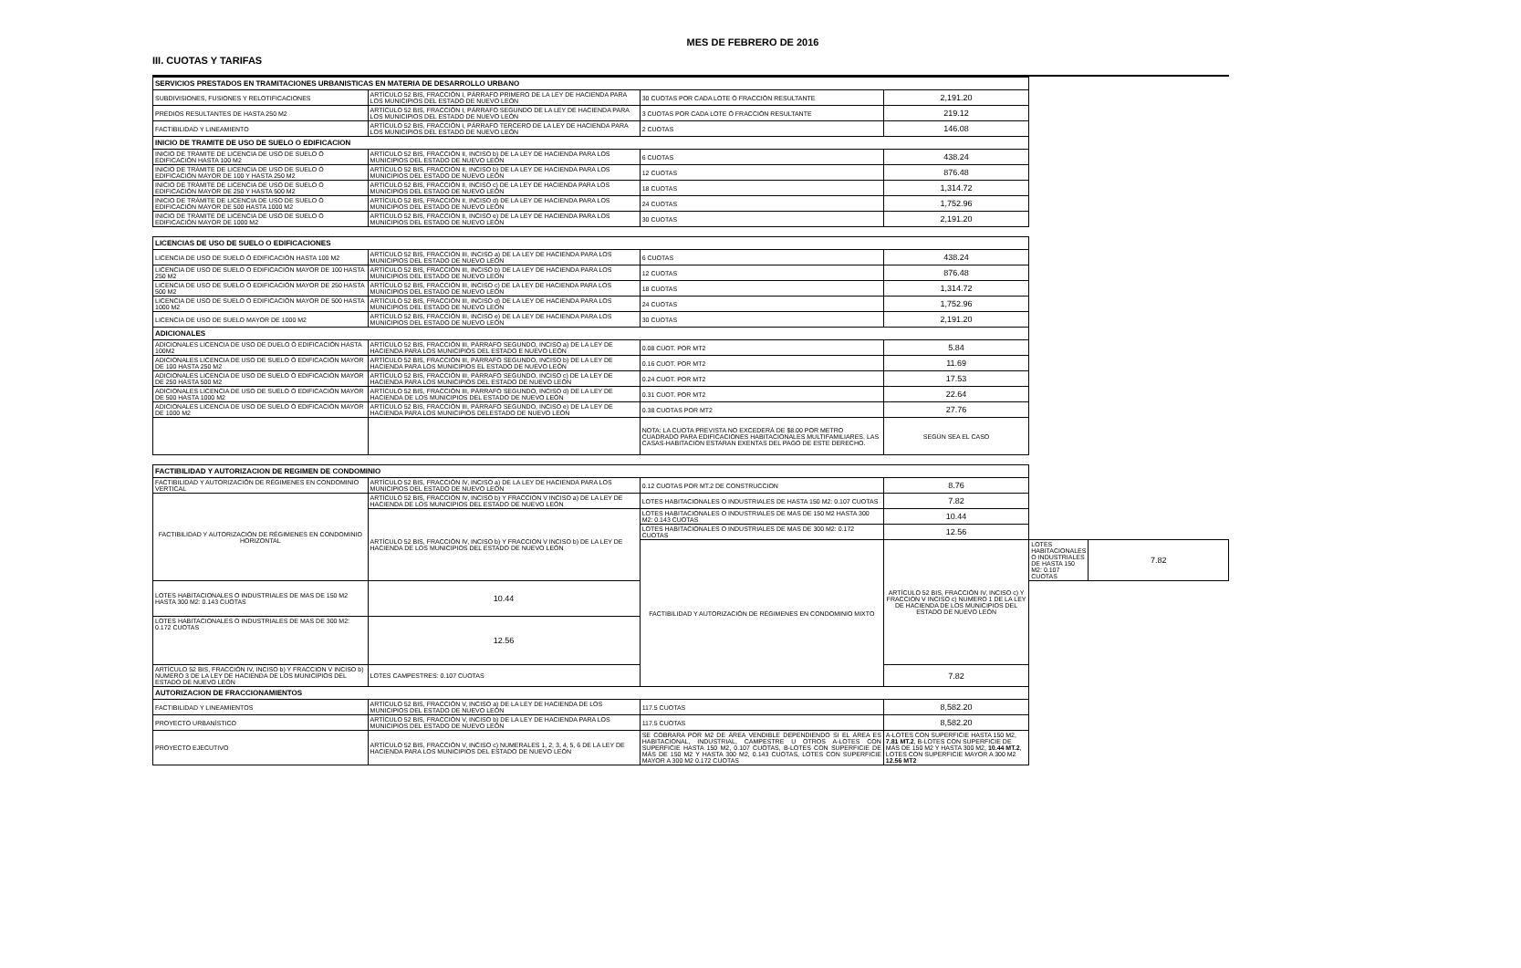III. CUOTAS Y TARIFAS
MES DE FEBRERO DE 2016
| SERVICIOS PRESTADOS EN TRAMITACIONES URBANISTICAS EN MATERIA DE DESARROLLO URBANO | | | | | |
| --- | --- | --- | --- | --- | --- |
| SUBDIVISIONES, FUSIONES Y RELOTIFICACIONES | ARTÍCULO 52 BIS, FRACCIÓN I, PÁRRAFO PRIMERO DE LA LEY DE HACIENDA PARA LOS MUNICIPIOS DEL ESTADO DE NUEVO LEÓN | 30 CUOTAS POR CADA LOTE Ó FRACCIÓN RESULTANTE | 2,191.20 | | |
| PREDIOS RESULTANTES DE HASTA 250 M2 | ARTÍCULO 52 BIS, FRACCIÓN I, PÁRRAFO SEGUNDO DE LA LEY DE HACIENDA PARA LOS MUNICIPIOS DEL ESTADO DE NUEVO LEÓN | 3 CUOTAS POR CADA LOTE Ó FRACCIÓN RESULTANTE | 219.12 | | |
| FACTIBILIDAD Y LINEAMIENTO | ARTÍCULO 52 BIS, FRACCIÓN I, PÁRRAFO TERCERO DE LA LEY DE HACIENDA PARA LOS MUNICIPIOS DEL ESTADO DE NUEVO LEÓN | 2 CUOTAS | 146.08 | | |
| INICIO DE TRAMITE DE USO DE SUELO O EDIFICACION | | | | | |
| INICIO DE TRÁMITE DE LICENCIA DE USO DE SUELO Ó EDIFICACIÓN HASTA 100 M2 | ARTÍCULO 52 BIS, FRACCIÓN II, INCISO b) DE LA LEY DE HACIENDA PARA LOS MUNICIPIOS DEL ESTADO DE NUEVO LEÓN | 6 CUOTAS | 438.24 | | |
| INICIO DE TRÁMITE DE LICENCIA DE USO DE SUELO Ó EDIFICACIÓN MAYOR DE 100 Y HASTA 250 M2 | ARTÍCULO 52 BIS, FRACCIÓN II, INCISO b) DE LA LEY DE HACIENDA PARA LOS MUNICIPIOS DEL ESTADO DE NUEVO LEÓN | 12 CUOTAS | 876.48 | | |
| INICIO DE TRÁMITE DE LICENCIA DE USO DE SUELO Ó EDIFICACIÓN MAYOR DE 250 Y HASTA 500 M2 | ARTÍCULO 52 BIS, FRACCIÓN II, INCISO c) DE LA LEY DE HACIENDA PARA LOS MUNICIPIOS DEL ESTADO DE NUEVO LEÓN | 18 CUOTAS | 1,314.72 | | |
| INICIO DE TRÁMITE DE LICENCIA DE USO DE SUELO Ó EDIFICACIÓN MAYOR DE 500 HASTA 1000 M2 | ARTÍCULO 52 BIS, FRACCIÓN II, INCISO d) DE LA LEY DE HACIENDA PARA LOS MUNICIPIOS DEL ESTADO DE NUEVO LEÓN | 24 CUOTAS | 1,752.96 | | |
| INICIO DE TRÁMITE DE LICENCIA DE USO DE SUELO Ó EDIFICACIÓN MAYOR DE 1000 M2 | ARTÍCULO 52 BIS, FRACCIÓN II, INCISO e) DE LA LEY DE HACIENDA PARA LOS MUNICIPIOS DEL ESTADO DE NUEVO LEÓN | 30 CUOTAS | 2,191.20 | | |
| LICENCIAS DE USO DE SUELO O EDIFICACIONES | | | | | |
| LICENCIA DE USO DE SUELO Ó EDIFICACIÓN HASTA 100 M2 | ARTÍCULO 52 BIS, FRACCIÓN III, INCISO a) DE LA LEY DE HACIENDA PARA LOS MUNICIPIOS DEL ESTADO DE NUEVO LEÓN | 6 CUOTAS | 438.24 | | |
| LICENCIA DE USO DE SUELO Ó EDIFICACIÓN MAYOR DE 100 HASTA 250 M2 | ARTÍCULO 52 BIS, FRACCIÓN III, INCISO b) DE LA LEY DE HACIENDA PARA LOS MUNICIPIOS DEL ESTADO DE NUEVO LEÓN | 12 CUOTAS | 876.48 | | |
| LICENCIA DE USO DE SUELO Ó EDIFICACIÓN MAYOR DE 250 HASTA 500 M2 | ARTÍCULO 52 BIS, FRACCIÓN III, INCISO c) DE LA LEY DE HACIENDA PARA LOS MUNICIPIOS DEL ESTADO DE NUEVO LEÓN | 18 CUOTAS | 1,314.72 | | |
| LICENCIA DE USO DE SUELO Ó EDIFICACIÓN MAYOR DE 500 HASTA 1000 M2 | ARTÍCULO 52 BIS, FRACCIÓN III, INCISO d) DE LA LEY DE HACIENDA PARA LOS MUNICIPIOS DEL ESTADO DE NUEVO LEÓN | 24 CUOTAS | 1,752.96 | | |
| LICENCIA DE USO DE SUELO MAYOR DE 1000 M2 | ARTÍCULO 52 BIS, FRACCIÓN III, INCISO e) DE LA LEY DE HACIENDA PARA LOS MUNICIPIOS DEL ESTADO DE NUEVO LEÓN | 30 CUOTAS | 2,191.20 | | |
| ADICIONALES | | | | | |
| ADICIONALES LICENCIA DE USO DE DUELO Ó EDIFICACIÓN HASTA 100M2 | ARTÍCULO 52 BIS, FRACCIÓN III, PÁRRAFO SEGUNDO, INCISO a) DE LA LEY DE HACIENDA PARA LOS MUNICIPIOS DEL ESTADO E NUEVO LEÓN | 0.08 CUOT. POR MT2 | 5.84 | | |
| ADICIONALES LICENCIA DE USO DE SUELO Ó EDIFICACIÓN MAYOR DE 100 HASTA 250 M2 | ARTÍCULO 52 BIS, FRACCIÓN III, PÁRRAFO SEGUNDO, INCISO b) DE LA LEY DE HACIENDA PARA LOS MUNICIPIOS EL ESTADO DE NUEVO LEÓN | 0.16 CUOT. POR MT2 | 11.69 | | |
| ADICIONALES LICENCIA DE USO DE SUELO Ó EDIFICACIÓN MAYOR DE 250 HASTA 500 M2 | ARTÍCULO 52 BIS, FRACCIÓN III, PÁRRAFO SEGUNDO, INCISO c) DE LA LEY DE HACIENDA PARA LOS MUNICIPIOS DEL ESTADO DE NUEVO LEÓN | 0.24 CUOT. POR MT2 | 17.53 | | |
| ADICIONALES LICENCIA DE USO DE SUELO Ó EDIFICACIÓN MAYOR DE 500 HASTA 1000 M2 | ARTÍCULO 52 BIS, FRACCIÓN III, PÁRRAFO SEGUNDO, INCISO d) DE LA LEY DE HACIENDA DE LOS MUNICIPIOS DEL ESTADO DE NUEVO LEÓN | 0.31 CUOT. POR MT2 | 22.64 | | |
| ADICIONALES LICENCIA DE USO DE SUELO Ó EDIFICACIÓN MAYOR DE 1000 M2 | ARTÍCULO 52 BIS, FRACCIÓN III, PÁRRAFO SEGUNDO, INCISO e) DE LA LEY DE HACIENDA PARA LOS MUNICIPIOS DELESTADO DE NUEVO LEÓN | 0.38 CUOTAS POR MT2 | 27.76 | | |
| | | NOTA: LA CUOTA PREVISTA NO EXCEDERÁ DE $8.00 POR METRO CUADRADO PARA EDIFICACIONES HABITACIONALES MULTIFAMILIARES. LAS CASAS-HABITACION ESTARAN EXENTAS DEL PAGO DE ESTE DERECHO. | SEGÚN SEA EL CASO | | |
| FACTIBILIDAD Y AUTORIZACION DE REGIMEN DE CONDOMINIO | | | | | |
| FACTIBILIDAD Y AUTORIZACIÓN DE RÉGIMENES EN CONDOMINIO VERTICAL | ARTÍCULO 52 BIS, FRACCIÓN IV, INCISO a) DE LA LEY DE HACIENDA PARA LOS MUNICIPIOS DEL ESTADO DE NUEVO LEÓN | 0.12 CUOTAS POR MT.2 DE CONSTRUCCION | 8.76 | | |
| FACTIBILIDAD Y AUTORIZACIÓN DE RÉGIMENES EN CONDOMINIO HORIZONTAL | ARTÍCULO 52 BIS, FRACCIÓN IV, INCISO b) Y FRACCION V INCISO a) DE LA LEY DE HACIENDA DE LOS MUNICIPIOS DEL ESTADO DE NUEVO LEÓN | LOTES HABITACIONALES O INDUSTRIALES DE HASTA 150 M2: 0.107 CUOTAS | 7.82 | | |
| | ARTÍCULO 52 BIS, FRACCIÓN IV, INCISO b) Y FRACCION V INCISO b) DE LA LEY DE HACIENDA DE LOS MUNICIPIOS DEL ESTADO DE NUEVO LEÓN | LOTES HABITACIONALES O INDUSTRIALES DE MAS DE 150 M2 HASTA 300 M2: 0.143 CUOTAS | 10.44 | | |
| | | LOTES HABITACIONALES O INDUSTRIALES DE MAS DE 300 M2: 0.172 CUOTAS | 12.56 | | |
| | | FACTIBILIDAD Y AUTORIZACIÓN DE RÉGIMENES EN CONDOMINIO MIXTO | ARTÍCULO 52 BIS, FRACCIÓN IV, INCISO c) Y FRACCION V INCISO c) NUMERO 1 DE LA LEY DE HACIENDA DE LOS MUNICIPIOS DEL ESTADO DE NUEVO LEÓN | LOTES HABITACIONALES O INDUSTRIALES DE HASTA 150 M2: 0.107 CUOTAS | 7.82 |
| LOTES HABITACIONALES O INDUSTRIALES DE MAS DE 150 M2 HASTA 300 M2: 0.143 CUOTAS | 10.44 | | | | |
| LOTES HABITACIONALES O INDUSTRIALES DE MAS DE 300 M2: 0.172 CUOTAS | 12.56 | | | | |
| ARTÍCULO 52 BIS, FRACCIÓN IV, INCISO b) Y FRACCION V INCISO b) NUMERO 3 DE LA LEY DE HACIENDA DE LOS MUNICIPIOS DEL ESTADO DE NUEVO LEÓN | LOTES CAMPESTRES: 0.107 CUOTAS | | 7.82 | | |
| AUTORIZACION DE FRACCIONAMIENTOS | | | | | |
| FACTIBILIDAD Y LINEAMIENTOS | ARTÍCULO 52 BIS, FRACCIÓN V, INCISO a) DE LA LEY DE HACIENDA DE LOS MUNICIPIOS DEL ESTADO DE NUEVO LEÓN | 117.5 CUOTAS | 8,582.20 | | |
| PROYECTO URBANÍSTICO | ARTÍCULO 52 BIS, FRACCIÓN V, INCISO b) DE LA LEY DE HACIENDA PARA LOS MUNICIPIOS DEL ESTADO DE NUEVO LEÓN | 117.5 CUOTAS | 8,582.20 | | |
| PROYECTO EJECUTIVO | ARTÍCULO 52 BIS, FRACCIÓN V, INCISO c) NUMERALES 1, 2, 3, 4, 5, 6 DE LA LEY DE HACIENDA PARA LOS MUNICIPIOS DEL ESTADO DE NUEVO LEÓN | SE COBRARA POR M2 DE ÁREA VENDIBLE DEPENDIENDO SI EL ÁREA ES HABITACIONAL, INDUSTRIAL, CAMPESTRE U OTROS A-LOTES CON SUPERFICIE HASTA 150 M2, 0.107 CUOTAS, B-LOTES CON SUPERFICIE DE MÁS DE 150 M2 Y HASTA 300 M2, 0.143 CUOTAS, LOTES CON SUPERFICIE MAYOR A 300 M2 0.172 CUOTAS | A-LOTES CON SUPERFICIE HASTA 150 M2, 7.81 MT.2 , B-LOTES CON SUPERFICIE DE MÁS DE 150 M2 Y HASTA 300 M2, 10.44 MT.2 , LOTES CON SUPERFICIE MAYOR A 300 M2 12.56 MT2 | | |